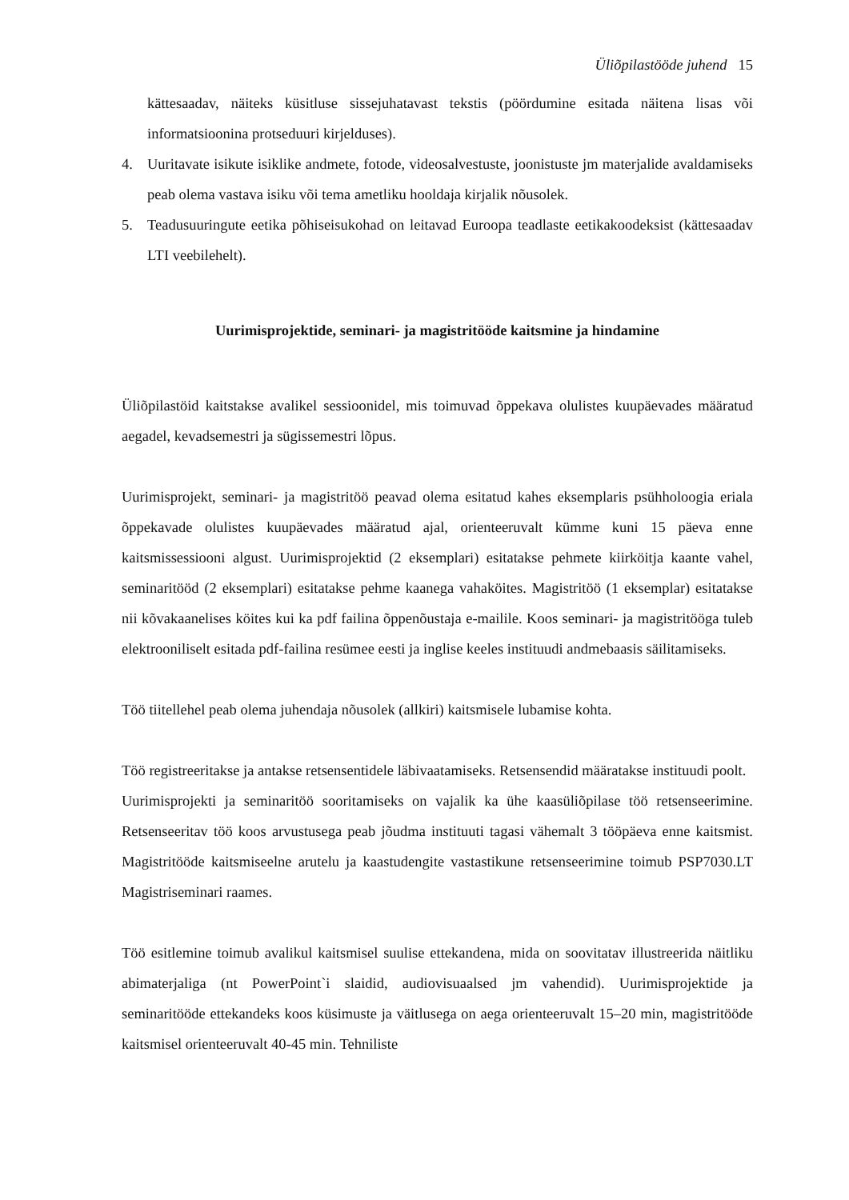Üliõpilastööde juhend 15
kättesaadav, näiteks küsitluse sissejuhatavast tekstis (pöördumine esitada näitena lisas või informatsioonina protseduuri kirjelduses).
4. Uuritavate isikute isiklike andmete, fotode, videosalvestuste, joonistuste jm materjalide avaldamiseks peab olema vastava isiku või tema ametliku hooldaja kirjalik nõusolek.
5. Teadusuuringute eetika põhiseisukohad on leitavad Euroopa teadlaste eetikakoodeksist (kättesaadav LTI veebilehelt).
Uurimisprojektide, seminari- ja magistritööde kaitsmine ja hindamine
Üliõpilastöid kaitstakse avalikel sessioonidel, mis toimuvad õppekava olulistes kuupäevades määratud aegadel, kevadsemestri ja sügissemestri lõpus.
Uurimisprojekt, seminari- ja magistritöö peavad olema esitatud kahes eksemplaris psühholoogia eriala õppekavade olulistes kuupäevades määratud ajal, orienteeruvalt kümme kuni 15 päeva enne kaitsmissessiooni algust. Uurimisprojektid (2 eksemplari) esitatakse pehmete kiirköitja kaante vahel, seminaritööd (2 eksemplari) esitatakse pehme kaanega vahaköites. Magistritöö (1 eksemplar) esitatakse nii kõvakaanelises köites kui ka pdf failina õppenõustaja e-mailile. Koos seminari- ja magistritööga tuleb elektrooniliselt esitada pdf-failina resümee eesti ja inglise keeles instituudi andmebaasis säilitamiseks.
Töö tiitellehel peab olema juhendaja nõusolek (allkiri) kaitsmisele lubamise kohta.
Töö registreeritakse ja antakse retsensentidele läbivaatamiseks. Retsensendid määratakse instituudi poolt.
Uurimisprojekti ja seminaritöö sooritamiseks on vajalik ka ühe kaasüliõpilase töö retsenseerimine. Retsenseeritav töö koos arvustusega peab jõudma instituuti tagasi vähemalt 3 tööpäeva enne kaitsmist. Magistritööde kaitsmiseelne arutelu ja kaastudengite vastastikune retsenseerimine toimub PSP7030.LT Magistriseminari raames.
Töö esitlemine toimub avalikul kaitsmisel suulise ettekandena, mida on soovitatav illustreerida näitliku abimaterjaliga (nt PowerPoint`i slaidid, audiovisuaalsed jm vahendid). Uurimisprojektide ja seminaritööde ettekandeks koos küsimuste ja väitlusega on aega orienteeruvalt 15–20 min, magistritööde kaitsmisel orienteeruvalt 40-45 min. Tehniliste